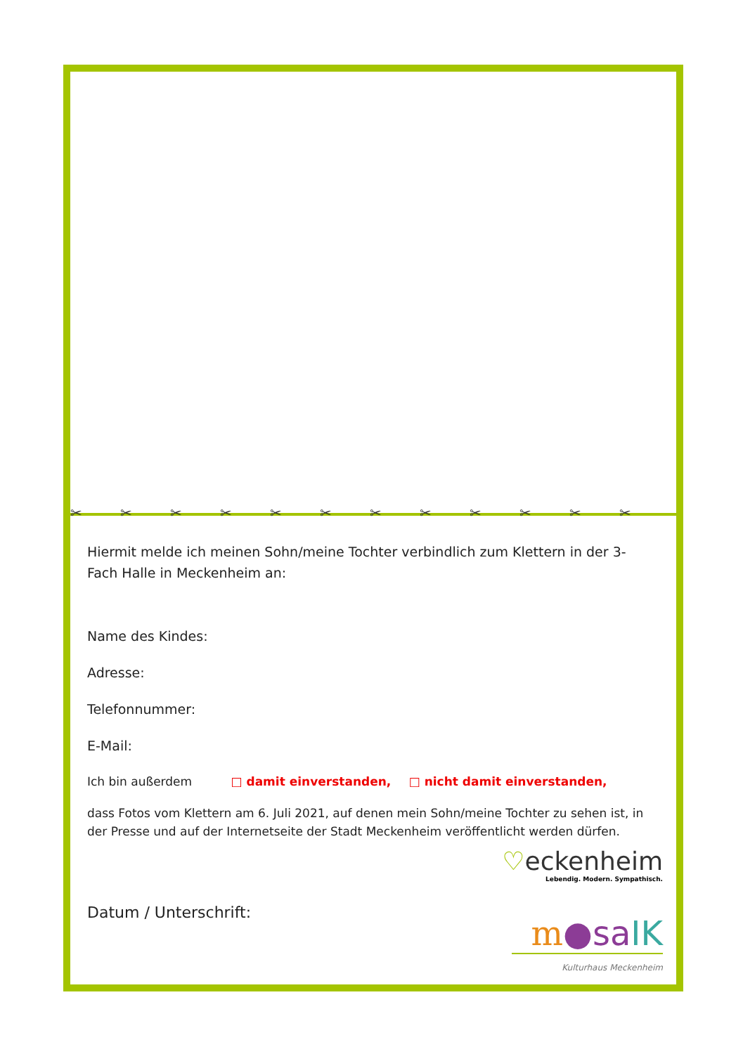✂ ✂ ✂ ✂ ✂ ✂ ✂ ✂ ✂ ✂ ✂ ✂
Hiermit melde ich meinen Sohn/meine Tochter verbindlich zum Klettern in der 3-Fach Halle in Meckenheim an:
Name des Kindes:
Adresse:
Telefonnummer:
E-Mail:
Ich bin außerdem □ damit einverstanden, □ nicht damit einverstanden,
dass Fotos vom Klettern am 6. Juli 2021, auf denen mein Sohn/meine Tochter zu sehen ist, in der Presse und auf der Internetseite der Stadt Meckenheim veröffentlicht werden dürfen.
Datum / Unterschrift:
♡eckenheim
Lebendig. Modern. Sympathisch.
m●sa IK
Kulturhaus Meckenheim